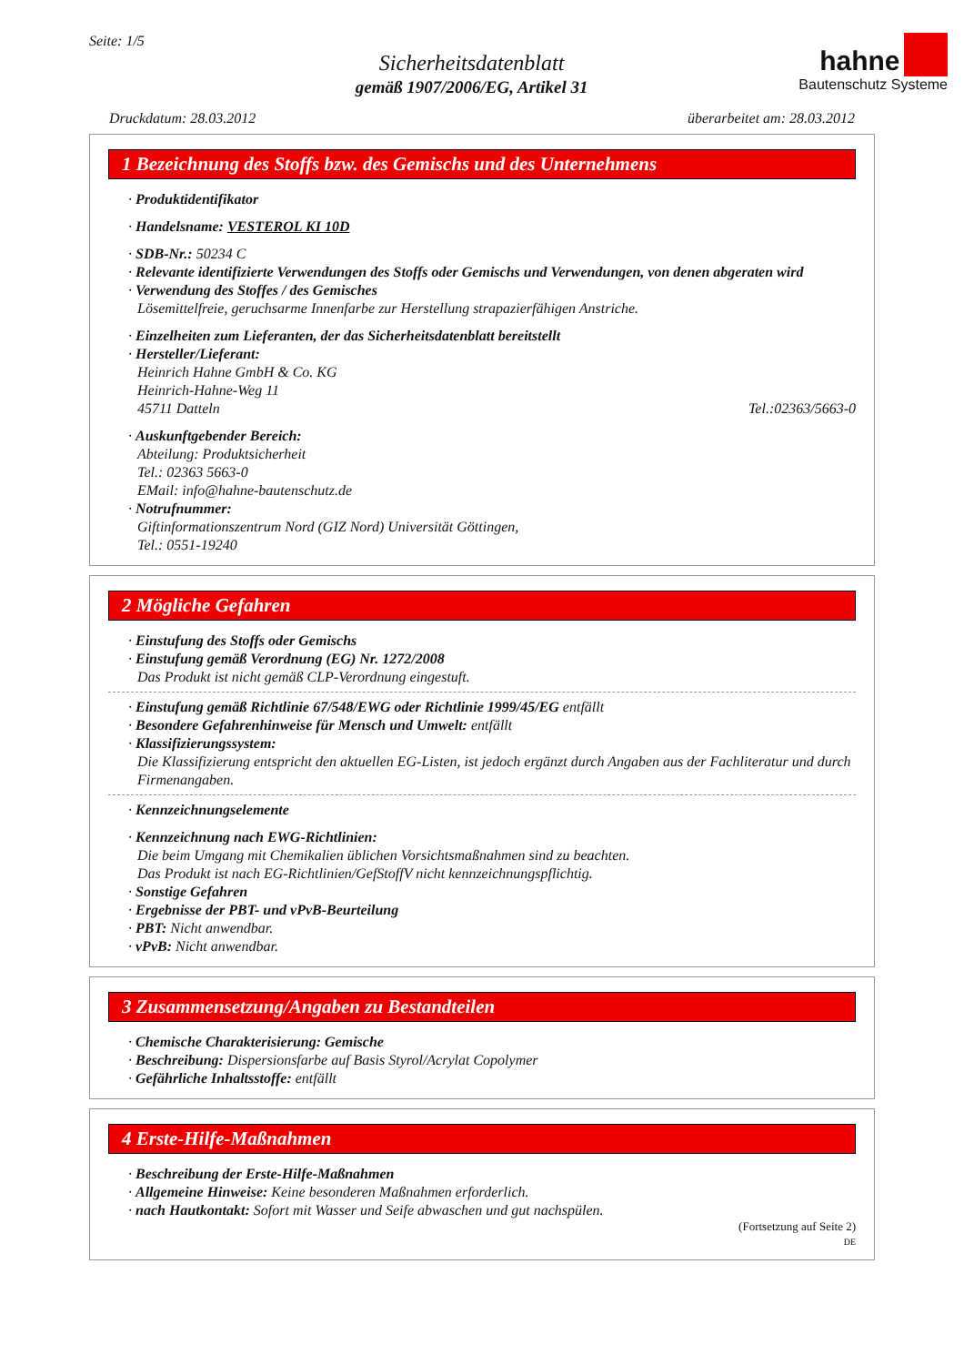Seite: 1/5
Sicherheitsdatenblatt
gemäß 1907/2006/EG, Artikel 31
hahne
Bautenschutz Systeme
Druckdatum: 28.03.2012 überarbeitet am: 28.03.2012
1 Bezeichnung des Stoffs bzw. des Gemischs und des Unternehmens
· Produktidentifikator
· Handelsname: VESTEROL KI 10D
· SDB-Nr.: 50234 C
· Relevante identifizierte Verwendungen des Stoffs oder Gemischs und Verwendungen, von denen abgeraten wird
· Verwendung des Stoffes / des Gemisches
Lösemittelfreie, geruchsarme Innenfarbe zur Herstellung strapazierfähigen Anstriche.
· Einzelheiten zum Lieferanten, der das Sicherheitsdatenblatt bereitstellt
· Hersteller/Lieferant:
Heinrich Hahne GmbH & Co. KG
Heinrich-Hahne-Weg 11
45711 Datteln Tel.:02363/5663-0
· Auskunftgebender Bereich:
Abteilung: Produktsicherheit
Tel.: 02363 5663-0
EMail: info@hahne-bautenschutz.de
· Notrufnummer:
Giftinformationszentrum Nord (GIZ Nord) Universität Göttingen,
Tel.: 0551-19240
2 Mögliche Gefahren
· Einstufung des Stoffs oder Gemischs
· Einstufung gemäß Verordnung (EG) Nr. 1272/2008
Das Produkt ist nicht gemäß CLP-Verordnung eingestuft.
· Einstufung gemäß Richtlinie 67/548/EWG oder Richtlinie 1999/45/EG entfällt
· Besondere Gefahrenhinweise für Mensch und Umwelt: entfällt
· Klassifizierungssystem:
Die Klassifizierung entspricht den aktuellen EG-Listen, ist jedoch ergänzt durch Angaben aus der Fachliteratur und durch Firmenangaben.
· Kennzeichnungselemente
· Kennzeichnung nach EWG-Richtlinien:
Die beim Umgang mit Chemikalien üblichen Vorsichtsmaßnahmen sind zu beachten.
Das Produkt ist nach EG-Richtlinien/GefStoffV nicht kennzeichnungspflichtig.
· Sonstige Gefahren
· Ergebnisse der PBT- und vPvB-Beurteilung
· PBT: Nicht anwendbar.
· vPvB: Nicht anwendbar.
3 Zusammensetzung/Angaben zu Bestandteilen
· Chemische Charakterisierung: Gemische
· Beschreibung: Dispersionsfarbe auf Basis Styrol/Acrylat Copolymer
· Gefährliche Inhaltsstoffe: entfällt
4 Erste-Hilfe-Maßnahmen
· Beschreibung der Erste-Hilfe-Maßnahmen
· Allgemeine Hinweise: Keine besonderen Maßnahmen erforderlich.
· nach Hautkontakt: Sofort mit Wasser und Seife abwaschen und gut nachspülen.
(Fortsetzung auf Seite 2)
DE